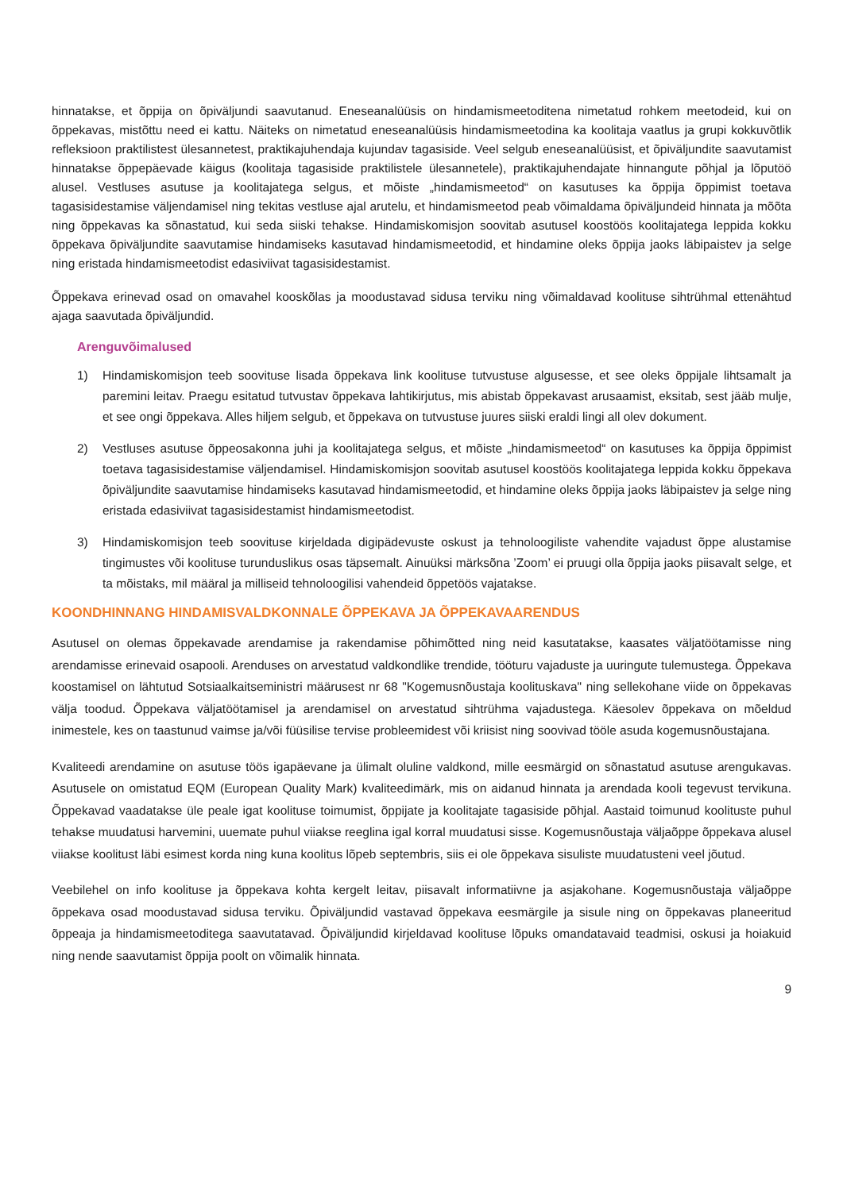hinnatakse, et õppija on õpiväljundi saavutanud. Eneseanalüüsis on hindamismeetoditena nimetatud rohkem meetodeid, kui on õppekavas, mistõttu need ei kattu. Näiteks on nimetatud eneseanalüüsis hindamismeetodina ka koolitaja vaatlus ja grupi kokkuvõtlik refleksioon praktilistest ülesannetest, praktikajuhendaja kujundav tagasiside. Veel selgub eneseanalüüsist, et õpiväljundite saavutamist hinnatakse õppepäevade käigus (koolitaja tagasiside praktilistele ülesannetele), praktikajuhendajate hinnangute põhjal ja lõputöö alusel. Vestluses asutuse ja koolitajatega selgus, et mõiste „hindamismeetod“ on kasutuses ka õppija õppimist toetava tagasisidestamise väljendamisel ning tekitas vestluse ajal arutelu, et hindamismeetod peab võimaldama õpiväljundeid hinnata ja mõõta ning õppekavas ka sõnastatud, kui seda siiski tehakse. Hindamiskomisjon soovitab asutusel koostöös koolitajatega leppida kokku õppekava õpiväljundite saavutamise hindamiseks kasutavad hindamismeetodid, et hindamine oleks õppija jaoks läbipaistev ja selge ning eristada hindamismeetodist edasiviivat tagasisidestamist.
Õppekava erinevad osad on omavahel kooskõlas ja moodustavad sidusa terviku ning võimaldavad koolituse sihtrühmal ettenähtud ajaga saavutada õpiväljundid.
Arenguvõimalused
1) Hindamiskomisjon teeb soovituse lisada õppekava link koolituse tutvustuse algusesse, et see oleks õppijale lihtsamalt ja paremini leitav. Praegu esitatud tutvustav õppekava lahtikirjutus, mis abistab õppekavast arusaamist, eksitab, sest jääb mulje, et see ongi õppekava. Alles hiljem selgub, et õppekava on tutvustuse juures siiski eraldi lingi all olev dokument.
2) Vestluses asutuse õppeosakonna juhi ja koolitajatega selgus, et mõiste „hindamismeetod“ on kasutuses ka õppija õppimist toetava tagasisidestamise väljendamisel. Hindamiskomisjon soovitab asutusel koostöös koolitajatega leppida kokku õppekava õpiväljundite saavutamise hindamiseks kasutavad hindamismeetodid, et hindamine oleks õppija jaoks läbipaistev ja selge ning eristada edasiviivat tagasisidestamist hindamismeetodist.
3) Hindamiskomisjon teeb soovituse kirjeldada digipädevuste oskust ja tehnoloogiliste vahendite vajadust õppe alustamise tingimustes või koolituse turunduslikus osas täpsemalt. Ainuüksi märksõna ’Zoom’ ei pruugi olla õppija jaoks piisavalt selge, et ta mõistaks, mil määral ja milliseid tehnoloogilisi vahendeid õppetöös vajatakse.
KOONDHINNANG HINDAMISVALDKONNALE ÕPPEKAVA JA ÕPPEKAVAARENDUS
Asutusel on olemas õppekavade arendamise ja rakendamise põhimõtted ning neid kasutatakse, kaasates väljatöötamisse ning arendamisse erinevaid osapooli. Arenduses on arvestatud valdkondlike trendide, tööturu vajaduste ja uuringute tulemustega. Õppekava koostamisel on lähtutud Sotsiaalkaitseministri määrusest nr 68 "Kogemusnõustaja koolituskava" ning sellekohane viide on õppekavas välja toodud. Õppekava väljatöötamisel ja arendamisel on arvestatud sihtrühma vajadustega. Käesolev õppekava on mõeldud inimestele, kes on taastunud vaimse ja/või füüsilise tervise probleemidest või kriisist ning soovivad tööle asuda kogemusnõustajana.
Kvaliteedi arendamine on asutuse töös igapäevane ja ülimalt oluline valdkond, mille eesmärgid on sõnastatud asutuse arengukavas. Asutusele on omistatud EQM (European Quality Mark) kvaliteedimärk, mis on aidanud hinnata ja arendada kooli tegevust tervikuna. Õppekavad vaadatakse üle peale igat koolituse toimumist, õppijate ja koolitajate tagasiside põhjal. Aastaid toimunud koolituste puhul tehakse muudatusi harvemini, uuemate puhul viiakse reeglina igal korral muudatusi sisse. Kogemusnõustaja väljaõppe õppekava alusel viiakse koolitust läbi esimest korda ning kuna koolitus lõpeb septembris, siis ei ole õppekava sisuliste muudatusteni veel jõutud.
Veebilehel on info koolituse ja õppekava kohta kergelt leitav, piisavalt informatiivne ja asjakohane. Kogemusnõustaja väljaõppe õppekava osad moodustavad sidusa terviku. Õpiväljundid vastavad õppekava eesmärgile ja sisule ning on õppekavas planeeritud õppeaja ja hindamismeetoditega saavutatavad. Õpiväljundid kirjeldavad koolituse lõpuks omandatavaid teadmisi, oskusi ja hoiakuid ning nende saavutamist õppija poolt on võimalik hinnata.
9